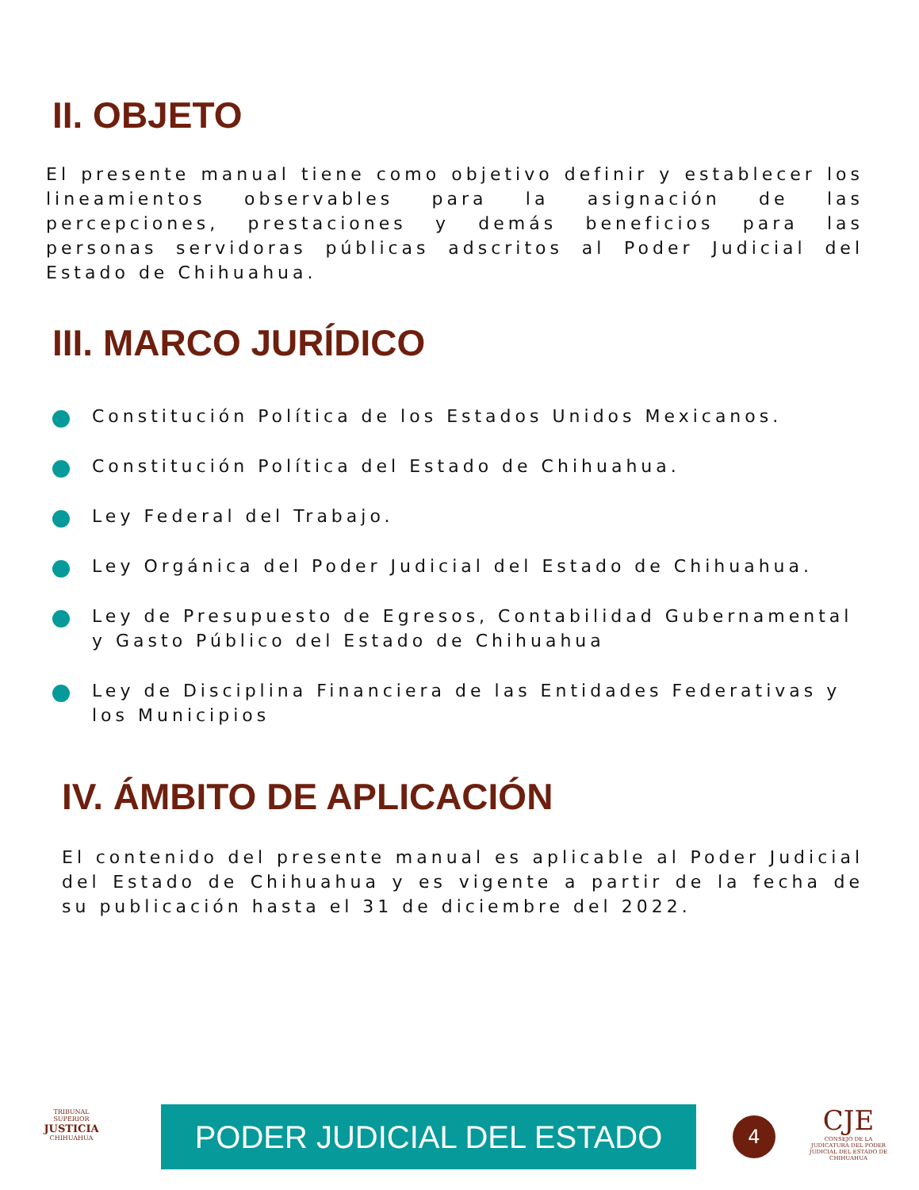II. OBJETO
El presente manual tiene como objetivo definir y establecer los lineamientos observables para la asignación de las percepciones, prestaciones y demás beneficios para las personas servidoras públicas adscritos al Poder Judicial del Estado de Chihuahua.
III. MARCO JURÍDICO
Constitución Política de los Estados Unidos Mexicanos.
Constitución Política del Estado de Chihuahua.
Ley Federal del Trabajo.
Ley Orgánica del Poder Judicial del Estado de Chihuahua.
Ley de Presupuesto de Egresos, Contabilidad Gubernamental y Gasto Público del Estado de Chihuahua
Ley de Disciplina Financiera de las Entidades Federativas y los Municipios
IV. ÁMBITO DE APLICACIÓN
El contenido del presente manual es aplicable al Poder Judicial del Estado de Chihuahua y es vigente a partir de la fecha de su publicación hasta el 31 de diciembre del 2022.
TRIBUNAL SUPERIOR
JUSTICIA
CHIHUAHUA
PODER JUDICIAL DEL ESTADO 4
CJE
CONSEJO DE LA JUDICATURA DEL PODER JUDICIAL DEL ESTADO DE CHIHUAHUA